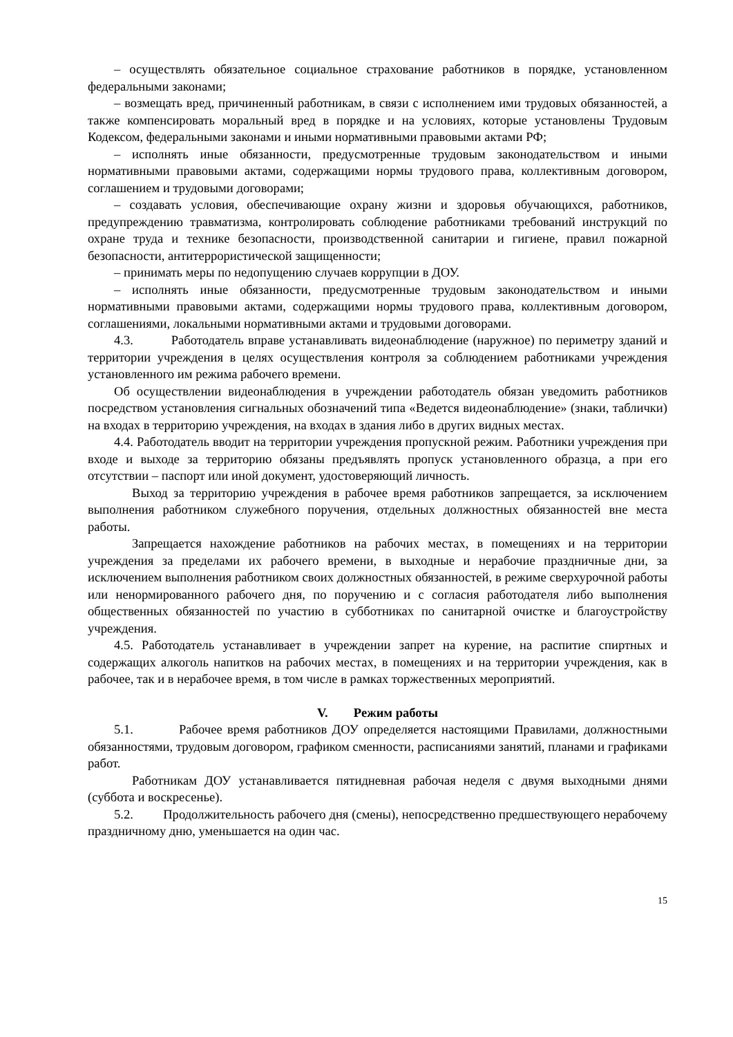– осуществлять обязательное социальное страхование работников в порядке, установленном федеральными законами;
– возмещать вред, причиненный работникам, в связи с исполнением ими трудовых обязанностей, а также компенсировать моральный вред в порядке и на условиях, которые установлены Трудовым Кодексом, федеральными законами и иными нормативными правовыми актами РФ;
– исполнять иные обязанности, предусмотренные трудовым законодательством и иными нормативными правовыми актами, содержащими нормы трудового права, коллективным договором, соглашением и трудовыми договорами;
– создавать условия, обеспечивающие охрану жизни и здоровья обучающихся, работников, предупреждению травматизма, контролировать соблюдение работниками требований инструкций по охране труда и технике безопасности, производственной санитарии и гигиене, правил пожарной безопасности, антитеррористической защищенности;
– принимать меры по недопущению случаев коррупции в ДОУ.
– исполнять иные обязанности, предусмотренные трудовым законодательством и иными нормативными правовыми актами, содержащими нормы трудового права, коллективным договором, соглашениями, локальными нормативными актами и трудовыми договорами.
4.3. Работодатель вправе устанавливать видеонаблюдение (наружное) по периметру зданий и территории учреждения в целях осуществления контроля за соблюдением работниками учреждения установленного им режима рабочего времени.
Об осуществлении видеонаблюдения в учреждении работодатель обязан уведомить работников посредством установления сигнальных обозначений типа «Ведется видеонаблюдение» (знаки, таблички) на входах в территорию учреждения, на входах в здания либо в других видных местах.
4.4. Работодатель вводит на территории учреждения пропускной режим. Работники учреждения при входе и выходе за территорию обязаны предъявлять пропуск установленного образца, а при его отсутствии – паспорт или иной документ, удостоверяющий личность.
Выход за территорию учреждения в рабочее время работников запрещается, за исключением выполнения работником служебного поручения, отдельных должностных обязанностей вне места работы.
Запрещается нахождение работников на рабочих местах, в помещениях и на территории учреждения за пределами их рабочего времени, в выходные и нерабочие праздничные дни, за исключением выполнения работником своих должностных обязанностей, в режиме сверхурочной работы или ненормированного рабочего дня, по поручению и с согласия работодателя либо выполнения общественных обязанностей по участию в субботниках по санитарной очистке и благоустройству учреждения.
4.5. Работодатель устанавливает в учреждении запрет на курение, на распитие спиртных и содержащих алкоголь напитков на рабочих местах, в помещениях и на территории учреждения, как в рабочее, так и в нерабочее время, в том числе в рамках торжественных мероприятий.
V. Режим работы
5.1. Рабочее время работников ДОУ определяется настоящими Правилами, должностными обязанностями, трудовым договором, графиком сменности, расписаниями занятий, планами и графиками работ.
Работникам ДОУ устанавливается пятидневная рабочая неделя с двумя выходными днями (суббота и воскресенье).
5.2. Продолжительность рабочего дня (смены), непосредственно предшествующего нерабочему праздничному дню, уменьшается на один час.
15